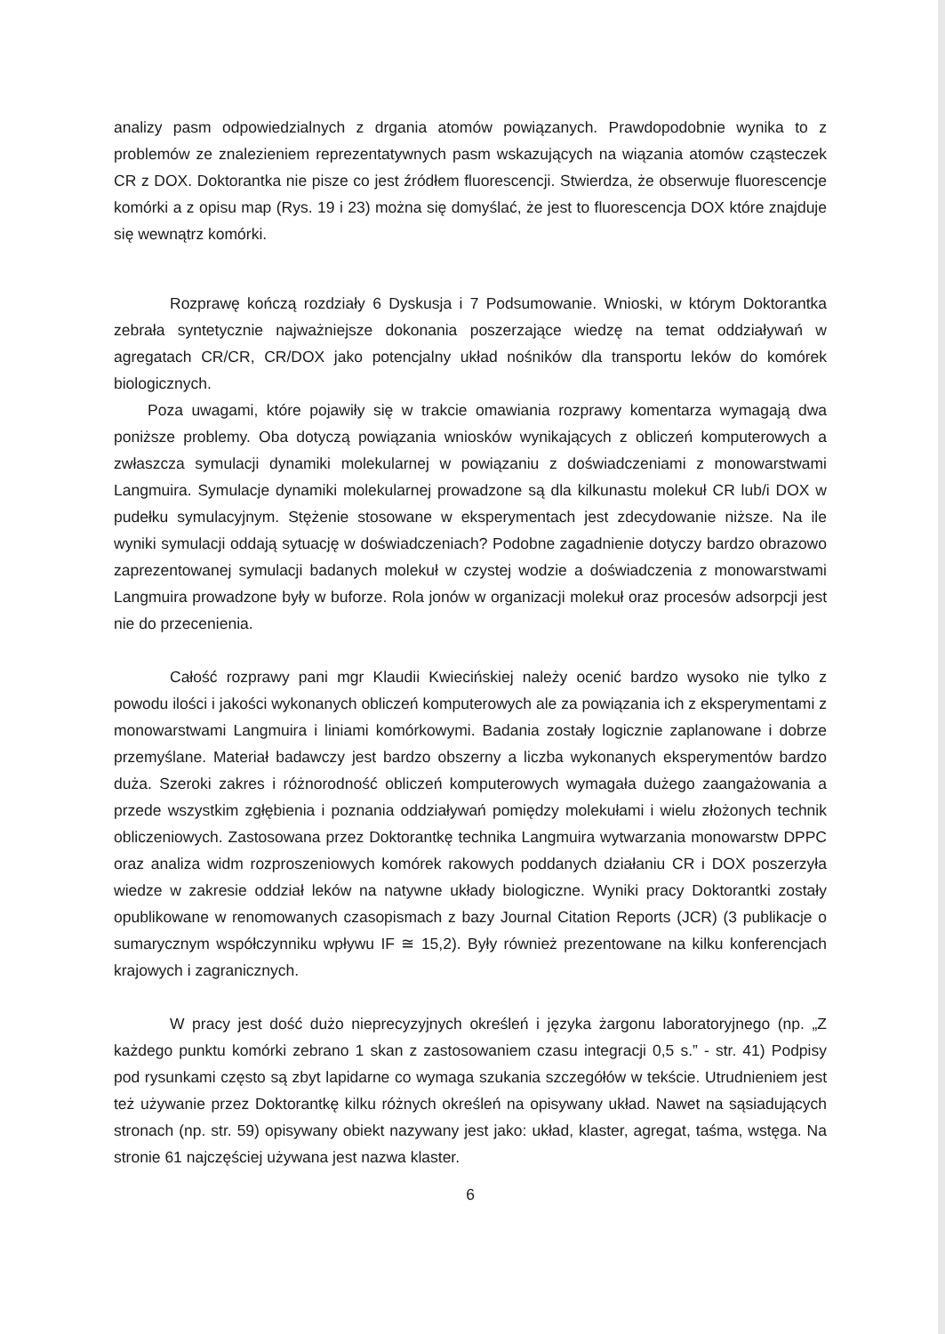analizy pasm odpowiedzialnych z drgania atomów powiązanych. Prawdopodobnie wynika to z problemów ze znalezieniem reprezentatywnych pasm wskazujących na wiązania atomów cząsteczek CR z DOX. Doktorantka nie pisze co jest źródłem fluorescencji. Stwierdza, że obserwuje fluorescencje komórki a z opisu map (Rys. 19 i 23) można się domyślać, że jest to fluorescencja DOX które znajduje się wewnątrz komórki.
Rozprawę kończą rozdziały 6 Dyskusja i 7 Podsumowanie. Wnioski, w którym Doktorantka zebrała syntetycznie najważniejsze dokonania poszerzające wiedzę na temat oddziaływań w agregatach CR/CR, CR/DOX jako potencjalny układ nośników dla transportu leków do komórek biologicznych.
Poza uwagami, które pojawiły się w trakcie omawiania rozprawy komentarza wymagają dwa poniższe problemy. Oba dotyczą powiązania wniosków wynikających z obliczeń komputerowych a zwłaszcza symulacji dynamiki molekularnej w powiązaniu z doświadczeniami z monowarstwami Langmuira. Symulacje dynamiki molekularnej prowadzone są dla kilkunastu molekuł CR lub/i DOX w pudełku symulacyjnym. Stężenie stosowane w eksperymentach jest zdecydowanie niższe. Na ile wyniki symulacji oddają sytuację w doświadczeniach? Podobne zagadnienie dotyczy bardzo obrazowo zaprezentowanej symulacji badanych molekuł w czystej wodzie a doświadczenia z monowarstwami Langmuira prowadzone były w buforze. Rola jonów w organizacji molekuł oraz procesów adsorpcji jest nie do przecenienia.
Całość rozprawy pani mgr Klaudii Kwiecińskiej należy ocenić bardzo wysoko nie tylko z powodu ilości i jakości wykonanych obliczeń komputerowych ale za powiązania ich z eksperymentami z monowarstwami Langmuira i liniami komórkowymi. Badania zostały logicznie zaplanowane i dobrze przemyślane. Materiał badawczy jest bardzo obszerny a liczba wykonanych eksperymentów bardzo duża. Szeroki zakres i różnorodność obliczeń komputerowych wymagała dużego zaangażowania a przede wszystkim zgłębienia i poznania oddziaływań pomiędzy molekułami i wielu złożonych technik obliczeniowych. Zastosowana przez Doktorantkę technika Langmuira wytwarzania monowarstw DPPC oraz analiza widm rozproszeniowych komórek rakowych poddanych działaniu CR i DOX poszerzyła wiedze w zakresie oddział leków na natywne układy biologiczne. Wyniki pracy Doktorantki zostały opublikowane w renomowanych czasopismach z bazy Journal Citation Reports (JCR) (3 publikacje o sumarycznym współczynniku wpływu IF ≅ 15,2). Były również prezentowane na kilku konferencjach krajowych i zagranicznych.
W pracy jest dość dużo nieprecyzyjnych określeń i języka żargonu laboratoryjnego (np. „Z każdego punktu komórki zebrano 1 skan z zastosowaniem czasu integracji 0,5 s.” - str. 41) Podpisy pod rysunkami często są zbyt lapidarne co wymaga szukania szczegółów w tekście. Utrudnieniem jest też używanie przez Doktorantkę kilku różnych określeń na opisywany układ. Nawet na sąsiadujących stronach (np. str. 59) opisywany obiekt nazywany jest jako: układ, klaster, agregat, taśma, wstęga. Na stronie 61 najczęściej używana jest nazwa klaster.
6